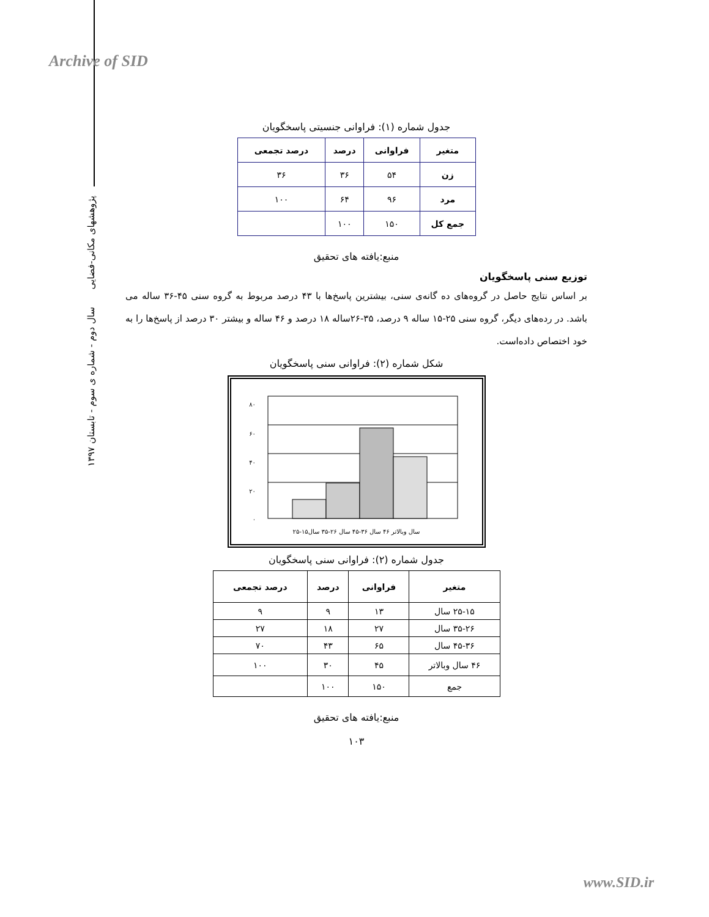Archive of SID
پژوهشهای مکانی-فضایی سال دوم - شماره ی سوم - تابستان ۱۳۹۷
جدول شماره (۱): فراوانی جنسیتی پاسخگویان
| متغیر | فراوانی | درصد | درصد تجمعی |
| --- | --- | --- | --- |
| زن | ۵۴ | ۳۶ | ۳۶ |
| مرد | ۹۶ | ۶۴ | ۱۰۰ |
| جمع کل | ۱۵۰ | ۱۰۰ | |
منبع:یافته های تحقیق
توزیع سنی پاسخگویان
بر اساس نتایج حاصل در گروه‌های ده گانه‌ی سنی، بیشترین پاسخ‌ها با ۴۳ درصد مربوط به گروه سنی ۴۵-۳۶ ساله می باشد. در رده‌های دیگر، گروه سنی ۲۵-۱۵ ساله ۹ درصد، ۳۵-۲۶ساله ۱۸ درصد و ۴۶ ساله و بیشتر ۳۰ درصد از پاسخ‌ها را به خود اختصاص داده‌است.
شکل شماره (۲): فراوانی سنی پاسخگویان
۸۰
۶۰
۴۰
۲۰
۰
سال وبالاتر ۴۶ سال ۳۶-۴۵ سال ۲۶-۳۵ سال۱۵-۲۵
جدول شماره (۲): فراوانی سنی پاسخگویان
| متغیر | فراوانی | درصد | درصد تجمعی |
| --- | --- | --- | --- |
| ۲۵-۱۵ سال | ۱۳ | ۹ | ۹ |
| ۳۵-۲۶ سال | ۲۷ | ۱۸ | ۲۷ |
| ۴۵-۳۶ سال | ۶۵ | ۴۳ | ۷۰ |
| ۴۶ سال وبالاتر | ۴۵ | ۳۰ | ۱۰۰ |
| جمع | ۱۵۰ | ۱۰۰ | |
منبع:یافته های تحقیق
۱۰۳
www.SID.ir